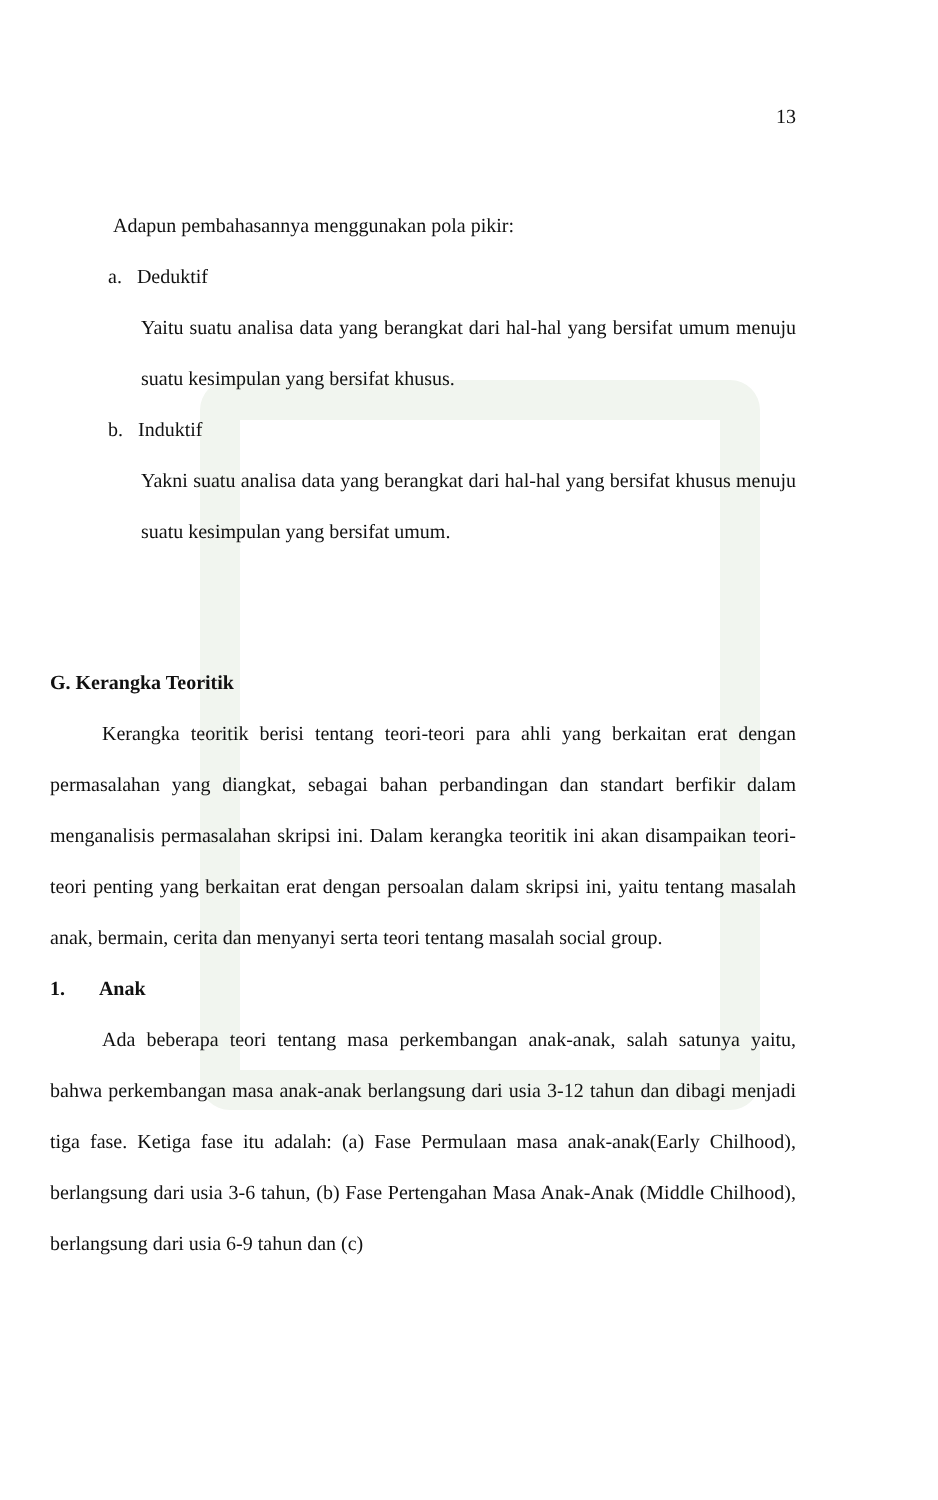13
Adapun pembahasannya menggunakan pola pikir:
a. Deduktif
Yaitu suatu analisa data yang berangkat dari hal-hal yang bersifat umum menuju suatu kesimpulan yang bersifat khusus.
b. Induktif
Yakni suatu analisa data yang berangkat dari hal-hal yang bersifat khusus menuju suatu kesimpulan yang bersifat umum.
G. Kerangka Teoritik
Kerangka teoritik berisi tentang teori-teori para ahli yang berkaitan erat dengan permasalahan yang diangkat, sebagai bahan perbandingan dan standart berfikir dalam menganalisis permasalahan skripsi ini. Dalam kerangka teoritik ini akan disampaikan teori-teori penting yang berkaitan erat dengan persoalan dalam skripsi ini, yaitu tentang masalah anak, bermain, cerita dan menyanyi serta teori tentang masalah social group.
1. Anak
Ada beberapa teori tentang masa perkembangan anak-anak, salah satunya yaitu, bahwa perkembangan masa anak-anak berlangsung dari usia 3-12 tahun dan dibagi menjadi tiga fase. Ketiga fase itu adalah: (a) Fase Permulaan masa anak-anak(Early Chilhood), berlangsung dari usia 3-6 tahun, (b) Fase Pertengahan Masa Anak-Anak (Middle Chilhood), berlangsung dari usia 6-9 tahun dan (c)